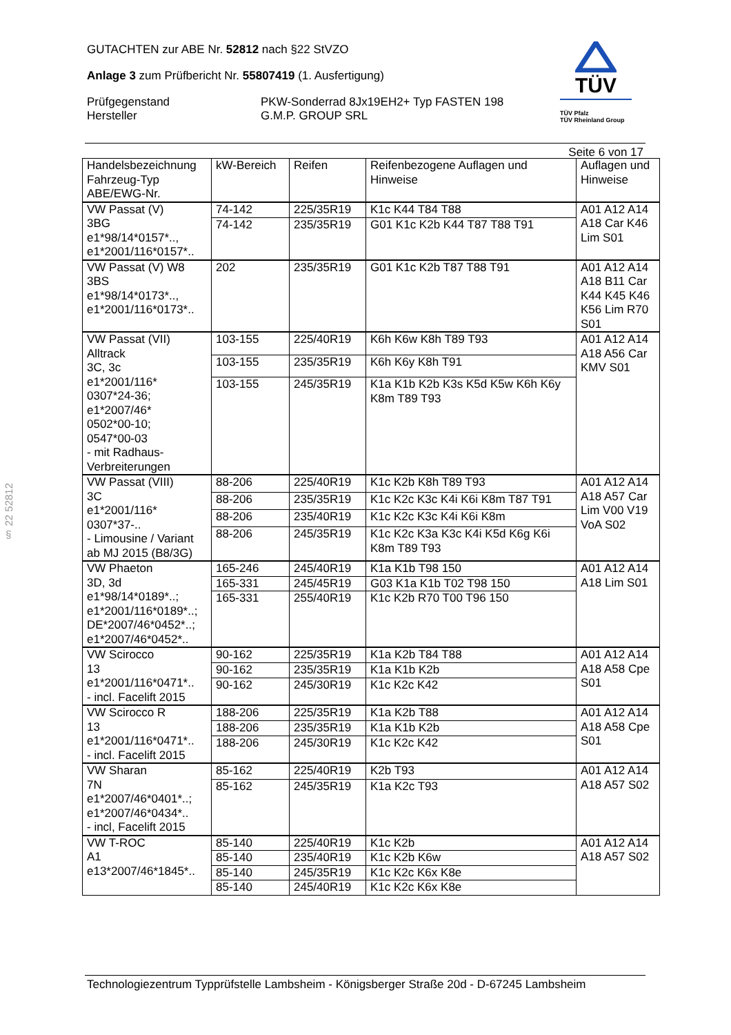GUTACHTEN zur ABE Nr. 52812 nach §22 StVZO
Anlage 3 zum Prüfbericht Nr. 55807419 (1. Ausfertigung)
Prüfgegenstand PKW-Sonderrad 8Jx19EH2+ Typ FASTEN 198
Hersteller G.M.P. GROUP SRL
TÜV
TÜV Pfalz
TÜV Rheinland Group
Seite 6 von 17
§ 22 52812
| Handelsbezeichnung Fahrzeug-Typ ABE/EWG-Nr. | kW-Bereich | Reifen | Reifenbezogene Auflagen und Hinweise | Auflagen und Hinweise |
| --- | --- | --- | --- | --- |
| VW Passat (V) 3BG e1*98/14*0157*.., e1*2001/116*0157*.. | 74-142 | 225/35R19 | K1c K44 T84 T88 | A01 A12 A14 A18 Car K46 Lim S01 |
| | 74-142 | 235/35R19 | G01 K1c K2b K44 T87 T88 T91 | |
| VW Passat (V) W8 3BS e1*98/14*0173*.., e1*2001/116*0173*.. | 202 | 235/35R19 | G01 K1c K2b T87 T88 T91 | A01 A12 A14 A18 B11 Car K44 K45 K46 K56 Lim R70 S01 |
| VW Passat (VII) Alltrack 3C, 3c e1*2001/116* 0307*24-36; e1*2007/46* 0502*00-10; 0547*00-03 - mit Radhaus- Verbreiterungen | 103-155 | 225/40R19 | K6h K6w K8h T89 T93 | A01 A12 A14 A18 A56 Car KMV S01 |
| | 103-155 | 235/35R19 | K6h K6y K8h T91 | |
| | 103-155 | 245/35R19 | K1a K1b K2b K3s K5d K5w K6h K6y K8m T89 T93 | |
| VW Passat (VIII) 3C e1*2001/116* 0307*37-.. - Limousine / Variant ab MJ 2015 (B8/3G) | 88-206 | 225/40R19 | K1c K2b K8h T89 T93 | A01 A12 A14 A18 A57 Car Lim V00 V19 VoA S02 |
| | 88-206 | 235/35R19 | K1c K2c K3c K4i K6i K8m T87 T91 | |
| | 88-206 | 235/40R19 | K1c K2c K3c K4i K6i K8m | |
| | 88-206 | 245/35R19 | K1c K2c K3a K3c K4i K5d K6g K6i K8m T89 T93 | |
| VW Phaeton 3D, 3d e1*98/14*0189*..; e1*2001/116*0189*..; DE*2007/46*0452*..; e1*2007/46*0452*.. | 165-246 | 245/40R19 | K1a K1b T98 150 | A01 A12 A14 A18 Lim S01 |
| | 165-331 | 245/45R19 | G03 K1a K1b T02 T98 150 | |
| | 165-331 | 255/40R19 | K1c K2b R70 T00 T96 150 | |
| VW Scirocco 13 e1*2001/116*0471*.. - incl. Facelift 2015 | 90-162 | 225/35R19 | K1a K2b T84 T88 | A01 A12 A14 A18 A58 Cpe S01 |
| | 90-162 | 235/35R19 | K1a K1b K2b | |
| | 90-162 | 245/30R19 | K1c K2c K42 | |
| VW Scirocco R 13 e1*2001/116*0471*.. - incl. Facelift 2015 | 188-206 | 225/35R19 | K1a K2b T88 | A01 A12 A14 A18 A58 Cpe S01 |
| | 188-206 | 235/35R19 | K1a K1b K2b | |
| | 188-206 | 245/30R19 | K1c K2c K42 | |
| VW Sharan 7N e1*2007/46*0401*..; e1*2007/46*0434*.. - incl, Facelift 2015 | 85-162 | 225/40R19 | K2b T93 | A01 A12 A14 A18 A57 S02 |
| | 85-162 | 245/35R19 | K1a K2c T93 | |
| VW T-ROC A1 e13*2007/46*1845*.. | 85-140 | 225/40R19 | K1c K2b | A01 A12 A14 A18 A57 S02 |
| | 85-140 | 235/40R19 | K1c K2b K6w | |
| | 85-140 | 245/35R19 | K1c K2c K6x K8e | |
| | 85-140 | 245/40R19 | K1c K2c K6x K8e | |
Technologiezentrum Typprüfstelle Lambsheim - Königsberger Straße 20d - D-67245 Lambsheim